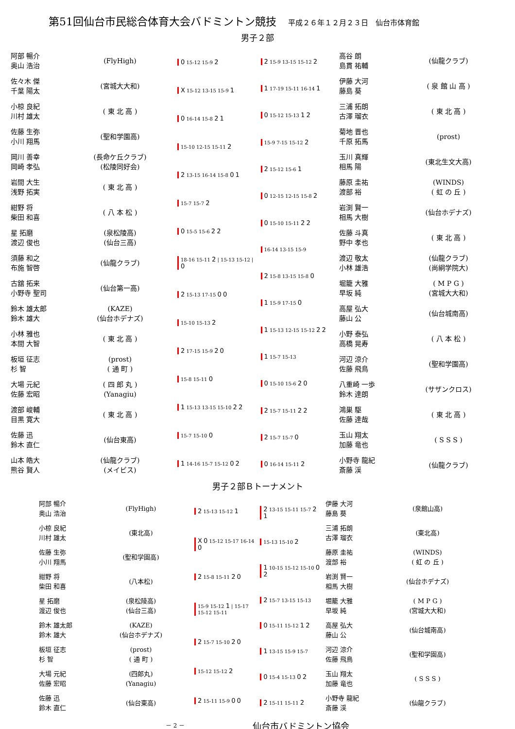第51回仙台市民総合体育大会バドミントン競技 平成２６年１２月２３日　仙台市体育館
男子２部
阿部 暢介
奥山 浩治
(FlyHigh)
佐々木 傑
千葉 陽太
(宮城大大和)
小椋 良紀
川村 雄太
( 東 北 高 )
佐藤 生弥
小川 翔馬
(聖和学園高)
岡川 善幸
岡崎 孝弘
(長命ケ丘クラブ)
(松陵同好会)
岩間 大生
浅野 拓実
( 東 北 高 )
紺野 将
柴田 和喜
( 八 本 松 )
星 拓磨
渡辺 俊也
(泉松陵高)
(仙台三高)
須藤 和之
布施 智啓
(仙龍クラブ)
古舘 拓来
小野寺 聖司
(仙台第一高)
鈴木 雄太郎
鈴木 雄大
(KAZE)
(仙台ホデナズ)
小林 雅也
本間 大智
( 東 北 高 )
板垣 征志
杉 智
(prost)
( 通 町 )
大場 元紀
佐藤 宏昭
( 四 郎 丸 )
(Yanagiu)
渡部 峻輔
目黒 寛大
( 東 北 高 )
佐藤 迅
鈴木 直仁
(仙台東高)
山本 皓大
熊谷 賢人
(仙龍クラブ)
(メイビス)
0 15-12 15-9 2
X 15-12 13-15 15-9 1
0 16-14 15-8 2 1
15-10 12-15 15-11 2
2 13-15 16-14 15-8 0 1
15-7 15-7 2
0 15-5 15-6 2 2
18-16 15-11 2 | 15-13 15-12 | 0
2 15-13 17-15 0 0
15-10 15-13 2
2 17-15 15-9 2 0
15-8 15-11 0
1 15-13 13-15 15-10 2 2
15-7 15-10 0
1 14-16 15-7 15-12 0 2
2 15-9 13-15 15-12 2
1 17-19 15-11 16-14 1
0 15-12 15-13 1 2
15-9 7-15 15-12 2
2 15-12 15-6 1
0 12-15 12-15 15-8 2
0 15-10 15-11 2 2
16-14 13-15 15-9
2 15-8 13-15 15-8 0
1 15-9 17-15 0
1 15-13 12-15 15-12 2 2
1 15-7 15-13
0 15-10 15-6 2 0
2 15-7 15-11 2 2
2 15-7 15-7 0
0 16-14 15-11 2
高谷 朗
島貫 祐輔
(仙龍クラブ)
伊藤 大河
藤島 葵
( 泉 館 山 高 )
三浦 拓朗
古澤 瑠衣
( 東 北 高 )
菊地 晋也
千原 拓馬
(prost)
玉川 真輝
相馬 陽
(東北生文大高)
藤原 圭祐
渡部 裕
(WINDS)
( 虹 の 丘 )
岩渕 賢一
相馬 大樹
(仙台ホデナズ)
佐藤 斗真
野中 孝也
( 東 北 高 )
渡辺 敬太
小林 雄浩
(仙龍クラブ)
(尚絅学院大)
堀籠 大雅
早坂 純
( M P G )
(宮城大大和)
高屋 弘大
藤山 公
(仙台城南高)
小野 泰弘
高橋 晃寿
( 八 本 松 )
河辺 涼介
佐藤 飛鳥
(聖和学園高)
八重崎 一歩
鈴木 達朗
(サザンクロス)
鴻巣 駆
佐藤 達哉
( 東 北 高 )
玉山 翔太
加藤 竜也
( S S S )
小野寺 龍紀
斎藤 渓
(仙龍クラブ)
男子２部Ｂトーナメント
阿部 暢介
奥山 浩治
(FlyHigh)
小椋 良紀
川村 雄太
(東北高)
佐藤 生弥
小川 翔馬
(聖和学園高)
紺野 将
柴田 和喜
(八本松)
星 拓磨
渡辺 俊也
(泉松陵高)
(仙台三高)
鈴木 雄太郎
鈴木 雄大
(KAZE)
(仙台ホデナズ)
板垣 征志
杉 智
(prost)
( 通 町 )
大場 元紀
佐藤 宏昭
(四郎丸)
(Yanagiu)
佐藤 迅
鈴木 直仁
(仙台東高)
2 15-13 15-12 1
X 0 15-12 15-17 16-14 0
2 15-8 15-11 2 0
15-9 15-12 1 | 15-17 15-12 15-11
2 15-7 15-10 2 0
15-12 15-12 2
2 15-11 15-9 0 0
2 13-15 15-11 15-7 2 1
15-13 15-10 2
1 10-15 15-12 15-10 0 2
2 15-7 13-15 15-13
0 15-11 15-12 1 2
1 13-15 15-9 15-7
0 15-4 15-13 0 2
2 15-11 15-11 2
伊藤 大河
藤島 葵
(泉館山高)
三浦 拓朗
古澤 瑠衣
(東北高)
藤原 圭祐
渡部 裕
(WINDS)
( 虹 の 丘 )
岩渕 賢一
相馬 大樹
(仙台ホデナズ)
堀籠 大雅
早坂 純
( M P G )
(宮城大大和)
高屋 弘大
藤山 公
(仙台城南高)
河辺 涼介
佐藤 飛鳥
(聖和学園高)
玉山 翔太
加藤 竜也
( S S S )
小野寺 龍紀
斎藤 渓
(仙龍クラブ)
－ 2 － 仙台市バドミントン協会